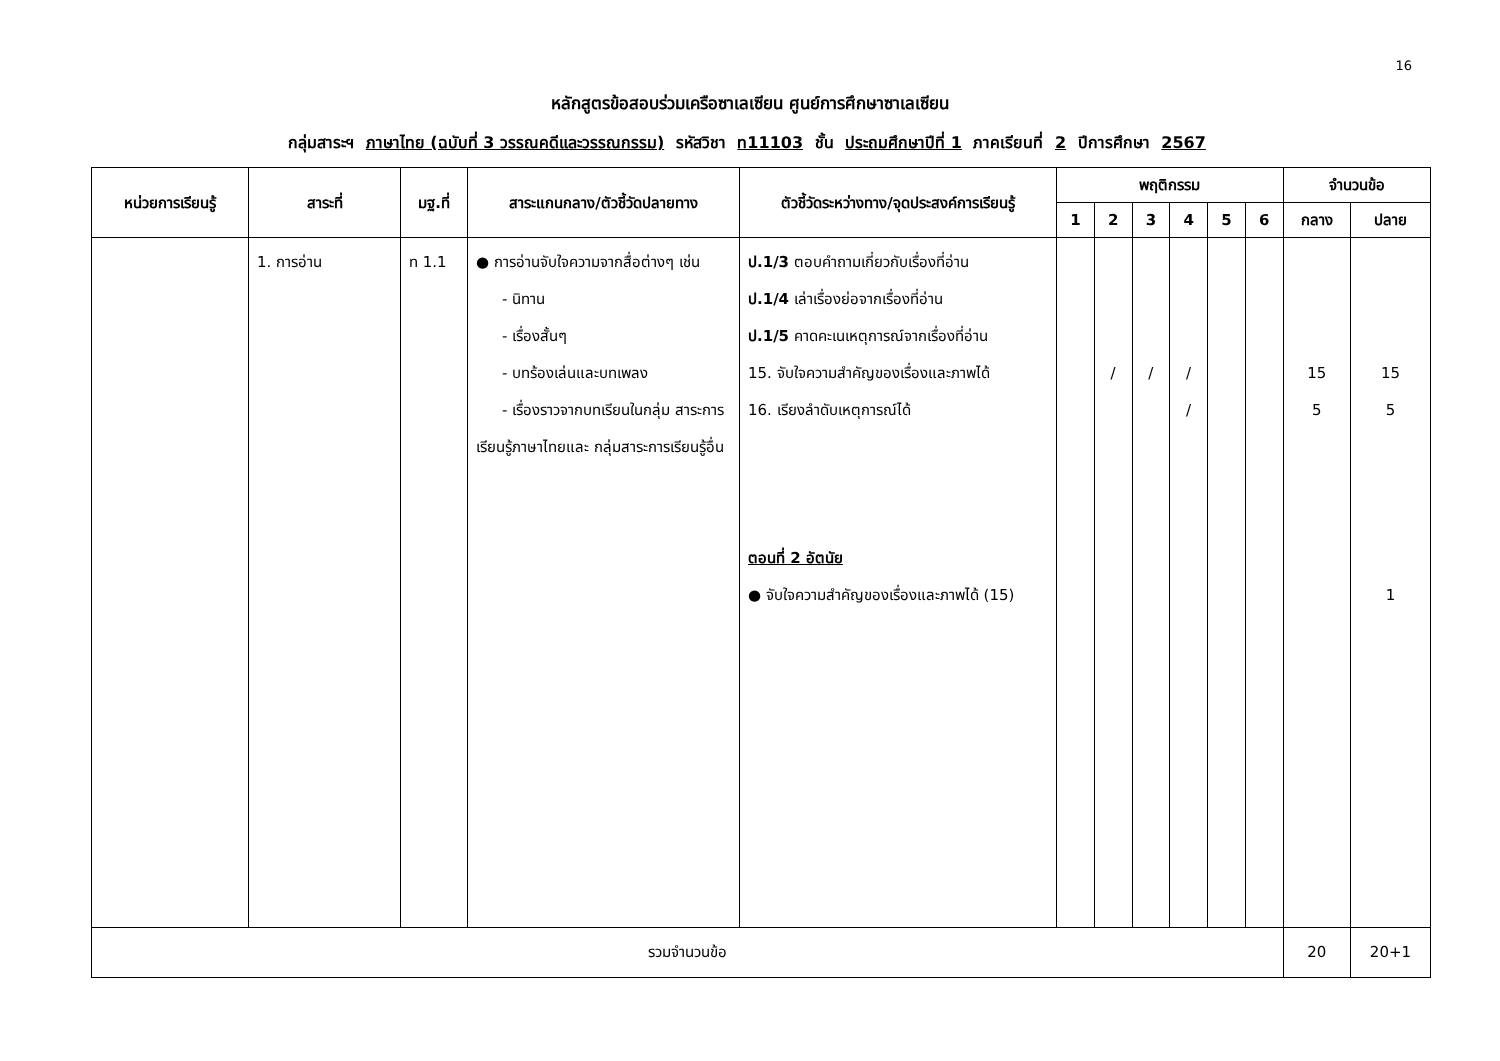16
หลักสูตรข้อสอบร่วมเครือซาเลเซียน ศูนย์การศึกษาซาเลเซียน
กลุ่มสาระฯ ภาษาไทย (ฉบับที่ 3 วรรณคดีและวรรณกรรม) รหัสวิชา ท11103 ชั้น ประถมศึกษาปีที่ 1 ภาคเรียนที่ 2 ปีการศึกษา 2567
| หน่วยการเรียนรู้ | สาระที่ | มฐ.ที่ | สาระแกนกลาง/ตัวชี้วัดปลายทาง | ตัวชี้วัดระหว่างทาง/จุดประสงค์การเรียนรู้ | พฤติกรรม | | | | | | จำนวนข้อ | |
| --- | --- | --- | --- | --- | --- | --- | --- | --- | --- | --- | --- | --- |
| | | | | | 1 | 2 | 3 | 4 | 5 | 6 | กลาง | ปลาย |
| | 1. การอ่าน | ท 1.1 | ● การอ่านจับใจความจากสื่อต่างๆ เช่น - นิทาน - เรื่องสั้นๆ - บทร้องเล่นและบทเพลง - เรื่องราวจากบทเรียนในกลุ่ม สาระการเรียนรู้ภาษาไทยและ กลุ่มสาระการเรียนรู้อื่น | ป.1/3 ตอบคำถามเกี่ยวกับเรื่องที่อ่าน ป.1/4 เล่าเรื่องย่อจากเรื่องที่อ่าน ป.1/5 คาดคะเนเหตุการณ์จากเรื่องที่อ่าน 15. จับใจความสำคัญของเรื่องและภาพได้ 16. เรียงลำดับเหตุการณ์ได้ ตอนที่ 2 อัตนัย ● จับใจความสำคัญของเรื่องและภาพได้ (15) | | / | / | / / | | | 15 5 | 15 5 1 |
| รวมจำนวนข้อ | | | | | | | | | | | 20 | 20+1 |